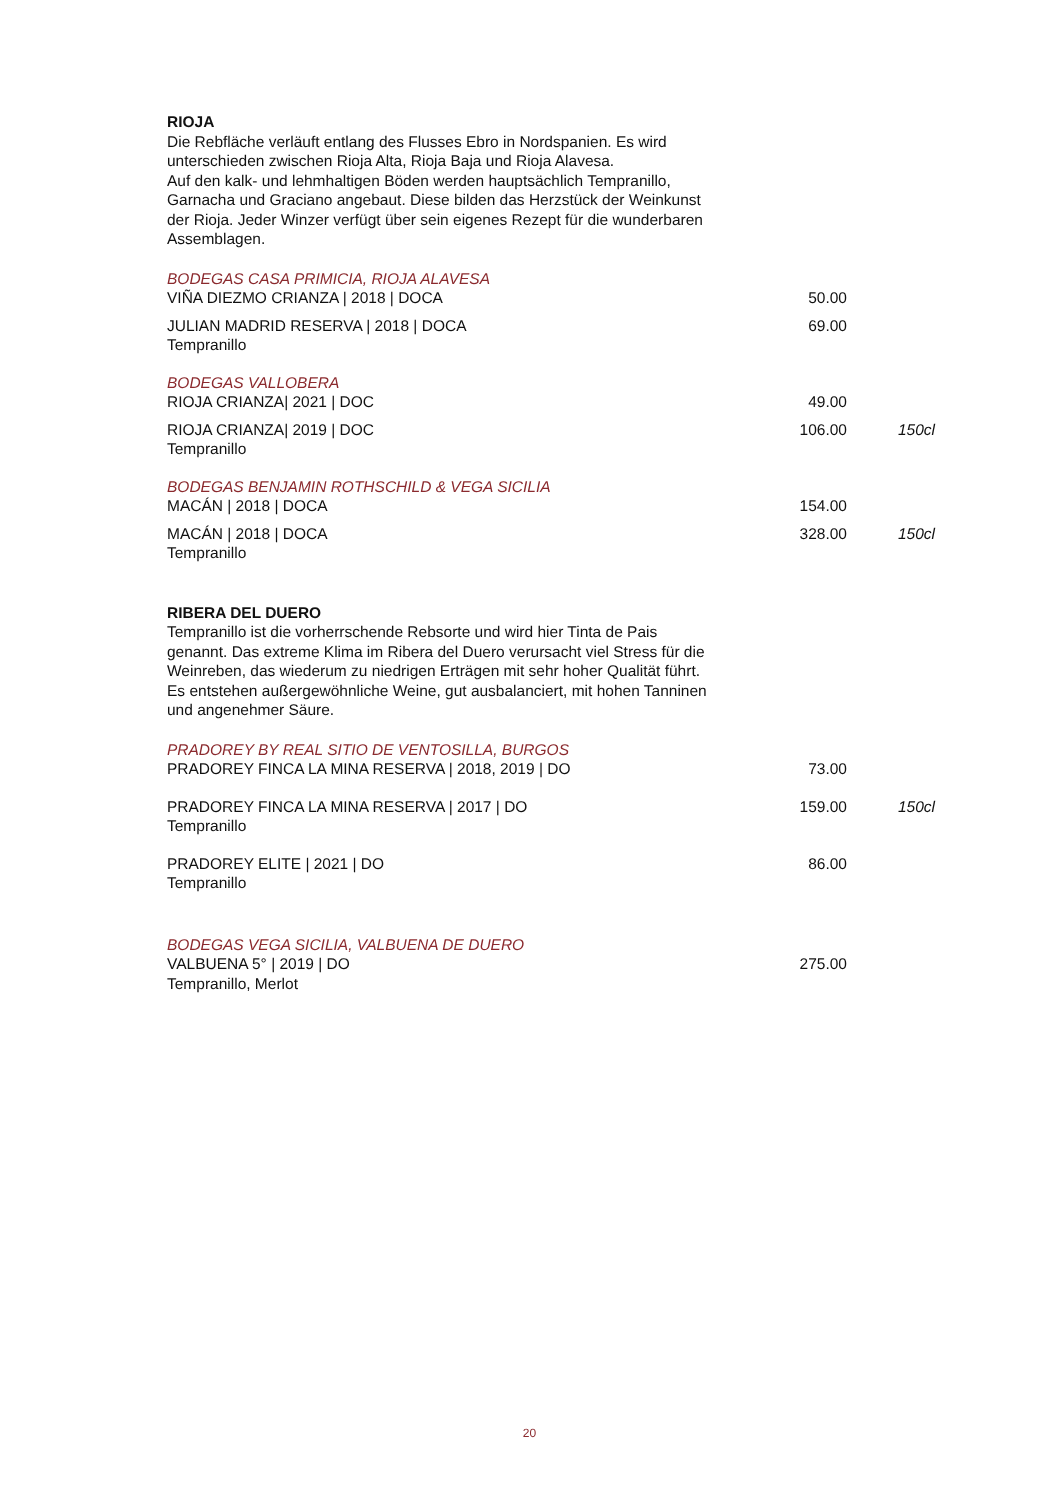RIOJA
Die Rebfläche verläuft entlang des Flusses Ebro in Nordspanien. Es wird unterschieden zwischen Rioja Alta, Rioja Baja und Rioja Alavesa.
Auf den kalk- und lehmhaltigen Böden werden hauptsächlich Tempranillo, Garnacha und Graciano angebaut. Diese bilden das Herzstück der Weinkunst der Rioja. Jeder Winzer verfügt über sein eigenes Rezept für die wunderbaren Assemblagen.
BODEGAS CASA PRIMICIA, RIOJA ALAVESA
VIÑA DIEZMO CRIANZA | 2018 | DOCA 50.00
JULIAN MADRID RESERVA | 2018 | DOCA
Tempranillo 69.00
BODEGAS VALLOBERA
RIOJA CRIANZA| 2021 | DOC 49.00
RIOJA CRIANZA| 2019 | DOC
Tempranillo 106.00 150cl
BODEGAS BENJAMIN ROTHSCHILD & VEGA SICILIA
MACÁN | 2018 | DOCA 154.00
MACÁN | 2018 | DOCA
Tempranillo 328.00 150cl
RIBERA DEL DUERO
Tempranillo ist die vorherrschende Rebsorte und wird hier Tinta de Pais genannt. Das extreme Klima im Ribera del Duero verursacht viel Stress für die Weinreben, das wiederum zu niedrigen Erträgen mit sehr hoher Qualität führt. Es entstehen außergewöhnliche Weine, gut ausbalanciert, mit hohen Tanninen und angenehmer Säure.
PRADOREY BY REAL SITIO DE VENTOSILLA, BURGOS
PRADOREY FINCA LA MINA RESERVA | 2018, 2019 | DO 73.00
PRADOREY FINCA LA MINA RESERVA | 2017 | DO
Tempranillo 159.00 150cl
PRADOREY ELITE | 2021 | DO
Tempranillo 86.00
BODEGAS VEGA SICILIA, VALBUENA DE DUERO
VALBUENA 5° | 2019 | DO
Tempranillo, Merlot 275.00
20